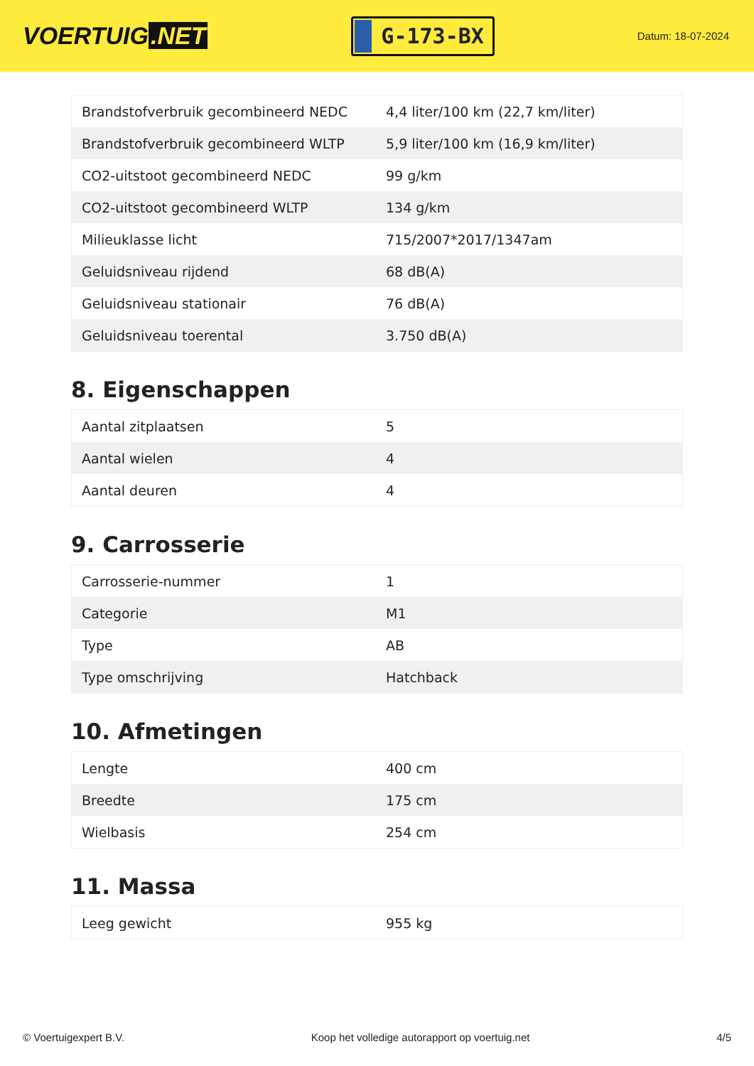VOERTUIG.NET
G-173-BX
Datum: 18-07-2024
| Brandstofverbruik gecombineerd NEDC | 4,4 liter/100 km (22,7 km/liter) |
| Brandstofverbruik gecombineerd WLTP | 5,9 liter/100 km (16,9 km/liter) |
| CO2-uitstoot gecombineerd NEDC | 99 g/km |
| CO2-uitstoot gecombineerd WLTP | 134 g/km |
| Milieuklasse licht | 715/2007*2017/1347am |
| Geluidsniveau rijdend | 68 dB(A) |
| Geluidsniveau stationair | 76 dB(A) |
| Geluidsniveau toerental | 3.750 dB(A) |
8. Eigenschappen
| Aantal zitplaatsen | 5 |
| Aantal wielen | 4 |
| Aantal deuren | 4 |
9. Carrosserie
| Carrosserie-nummer | 1 |
| Categorie | M1 |
| Type | AB |
| Type omschrijving | Hatchback |
10. Afmetingen
| Lengte | 400 cm |
| Breedte | 175 cm |
| Wielbasis | 254 cm |
11. Massa
| Leeg gewicht | 955 kg |
© Voertuigexpert B.V. Koop het volledige autorapport op voertuig.net 4/5